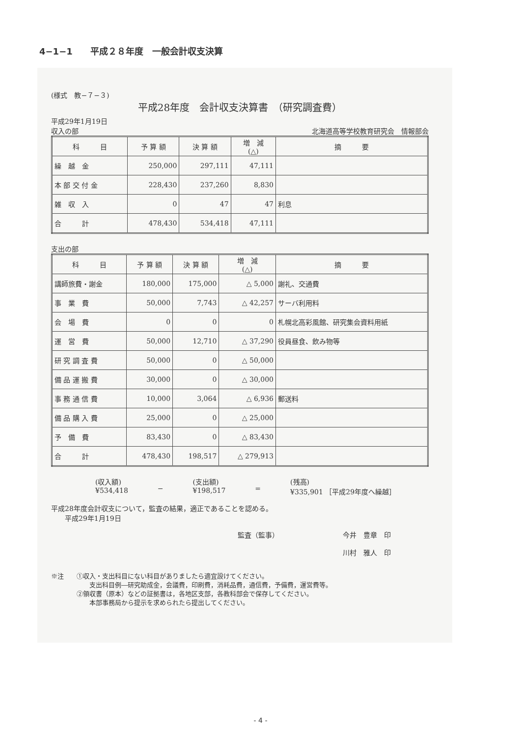4−1−1　　平成２８年度　一般会計収支決算
(様式　教−７−３)
平成28年度　会計収支決算書　（研究調査費）
平成29年1月19日
収入の部 北海道高等学校教育研究会　情報部会
| 科 目 | 予 算 額 | 決 算 額 | 増 減 (△) | 摘 要 |
| --- | --- | --- | --- | --- |
| 繰 越 金 | 250,000 | 297,111 | 47,111 | |
| 本 部 交 付 金 | 228,430 | 237,260 | 8,830 | |
| 雑 収 入 | 0 | 47 | 47 | 利息 |
| 合 計 | 478,430 | 534,418 | 47,111 | |
支出の部
| 科 目 | 予 算 額 | 決 算 額 | 増 減 (△) | 摘 要 |
| --- | --- | --- | --- | --- |
| 講師旅費・謝金 | 180,000 | 175,000 | △ 5,000 | 謝礼、交通費 |
| 事 業 費 | 50,000 | 7,743 | △ 42,257 | サーバ利用料 |
| 会 場 費 | 0 | 0 | 0 | 札幌北高彩風館、研究集会資料用紙 |
| 運 営 費 | 50,000 | 12,710 | △ 37,290 | 役員昼食、飲み物等 |
| 研 究 調 査 費 | 50,000 | 0 | △ 50,000 | |
| 備 品 運 搬 費 | 30,000 | 0 | △ 30,000 | |
| 事 務 通 信 費 | 10,000 | 3,064 | △ 6,936 | 郵送料 |
| 備 品 購 入 費 | 25,000 | 0 | △ 25,000 | |
| 予 備 費 | 83,430 | 0 | △ 83,430 | |
| 合 計 | 478,430 | 198,517 | △ 279,913 | |
(収入額)
¥534,418
− (支出額)
¥198,517
= (残高)
¥335,901 ［平成29年度へ繰越］
平成28年度会計収支について，監査の結果，適正であることを認める。
　　平成29年1月19日
監査（監事） 今井　豊章　印
川村　雅人　印
※注　　①収入・支出科目にない科目がありましたら適宜設けてください。
　　　　　　支出科目例―研究助成金，会議費，印刷費，消耗品費，通信費，予備費，運営費等。
　　　　②領収書（原本）などの証拠書は，各地区支部，各教科部会で保存してください。
　　　　　　本部事務局から提示を求められたら提出してください。
- 4 -